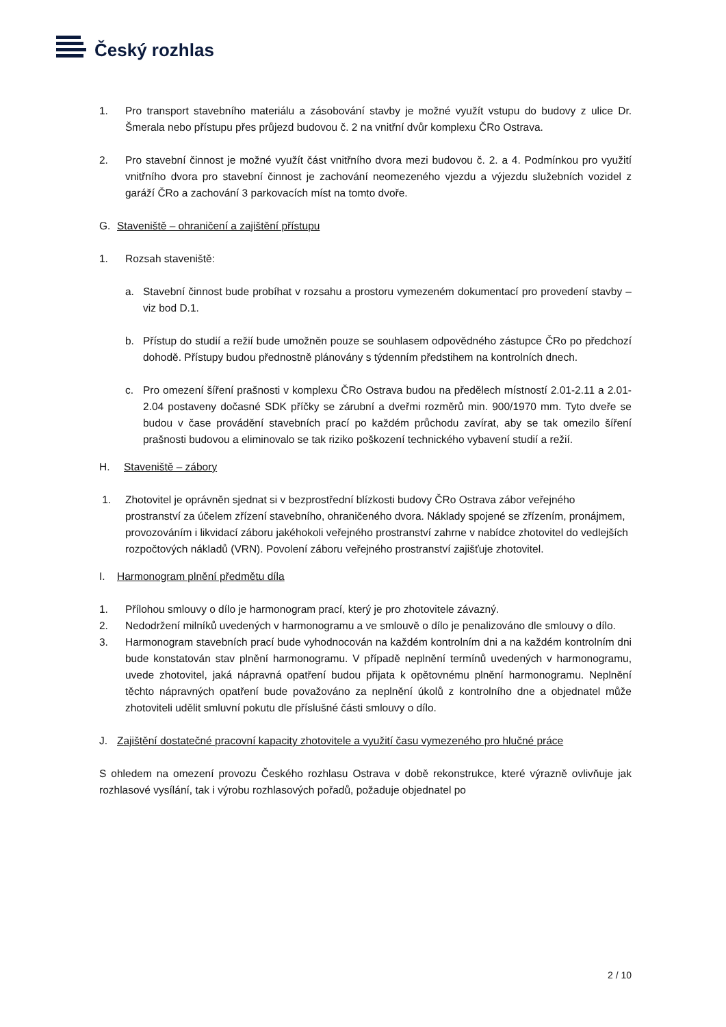Český rozhlas
1. Pro transport stavebního materiálu a zásobování stavby je možné využít vstupu do budovy z ulice Dr. Šmerala nebo přístupu přes průjezd budovou č. 2 na vnitřní dvůr komplexu ČRo Ostrava.
2. Pro stavební činnost je možné využít část vnitřního dvora mezi budovou č. 2. a 4. Podmínkou pro využití vnitřního dvora pro stavební činnost je zachování neomezeného vjezdu a výjezdu služebních vozidel z garáží ČRo a zachování 3 parkovacích míst na tomto dvoře.
G. Staveniště – ohraničení a zajištění přístupu
1. Rozsah staveniště:
a. Stavební činnost bude probíhat v rozsahu a prostoru vymezeném dokumentací pro provedení stavby – viz bod D.1.
b. Přístup do studií a režií bude umožněn pouze se souhlasem odpovědného zástupce ČRo po předchozí dohodě. Přístupy budou přednostně plánovány s týdenním předstihem na kontrolních dnech.
c. Pro omezení šíření prašnosti v komplexu ČRo Ostrava budou na předělech místností 2.01-2.11 a 2.01-2.04 postaveny dočasné SDK příčky se zárubní a dveřmi rozměrů min. 900/1970 mm. Tyto dveře se budou v čase provádění stavebních prací po každém průchodu zavírat, aby se tak omezilo šíření prašnosti budovou a eliminovalo se tak riziko poškození technického vybavení studií a režií.
H. Staveniště – zábory
1. Zhotovitel je oprávněn sjednat si v bezprostřední blízkosti budovy ČRo Ostrava zábor veřejného prostranství za účelem zřízení stavebního, ohraničeného dvora. Náklady spojené se zřízením, pronájmem, provozováním i likvidací záboru jakéhokoli veřejného prostranství zahrne v nabídce zhotovitel do vedlejších rozpočtových nákladů (VRN). Povolení záboru veřejného prostranství zajišťuje zhotovitel.
I. Harmonogram plnění předmětu díla
1. Přílohou smlouvy o dílo je harmonogram prací, který je pro zhotovitele závazný.
2. Nedodržení milníků uvedených v harmonogramu a ve smlouvě o dílo je penalizováno dle smlouvy o dílo.
3. Harmonogram stavebních prací bude vyhodnocován na každém kontrolním dni a na každém kontrolním dni bude konstatován stav plnění harmonogramu. V případě neplnění termínů uvedených v harmonogramu, uvede zhotovitel, jaká nápravná opatření budou přijata k opětovnému plnění harmonogramu. Neplnění těchto nápravných opatření bude považováno za neplnění úkolů z kontrolního dne a objednatel může zhotoviteli udělit smluvní pokutu dle příslušné části smlouvy o dílo.
J. Zajištění dostatečné pracovní kapacity zhotovitele a využití času vymezeného pro hlučné práce
S ohledem na omezení provozu Českého rozhlasu Ostrava v době rekonstrukce, které výrazně ovlivňuje jak rozhlasové vysílání, tak i výrobu rozhlasových pořadů, požaduje objednatel po
2 / 10